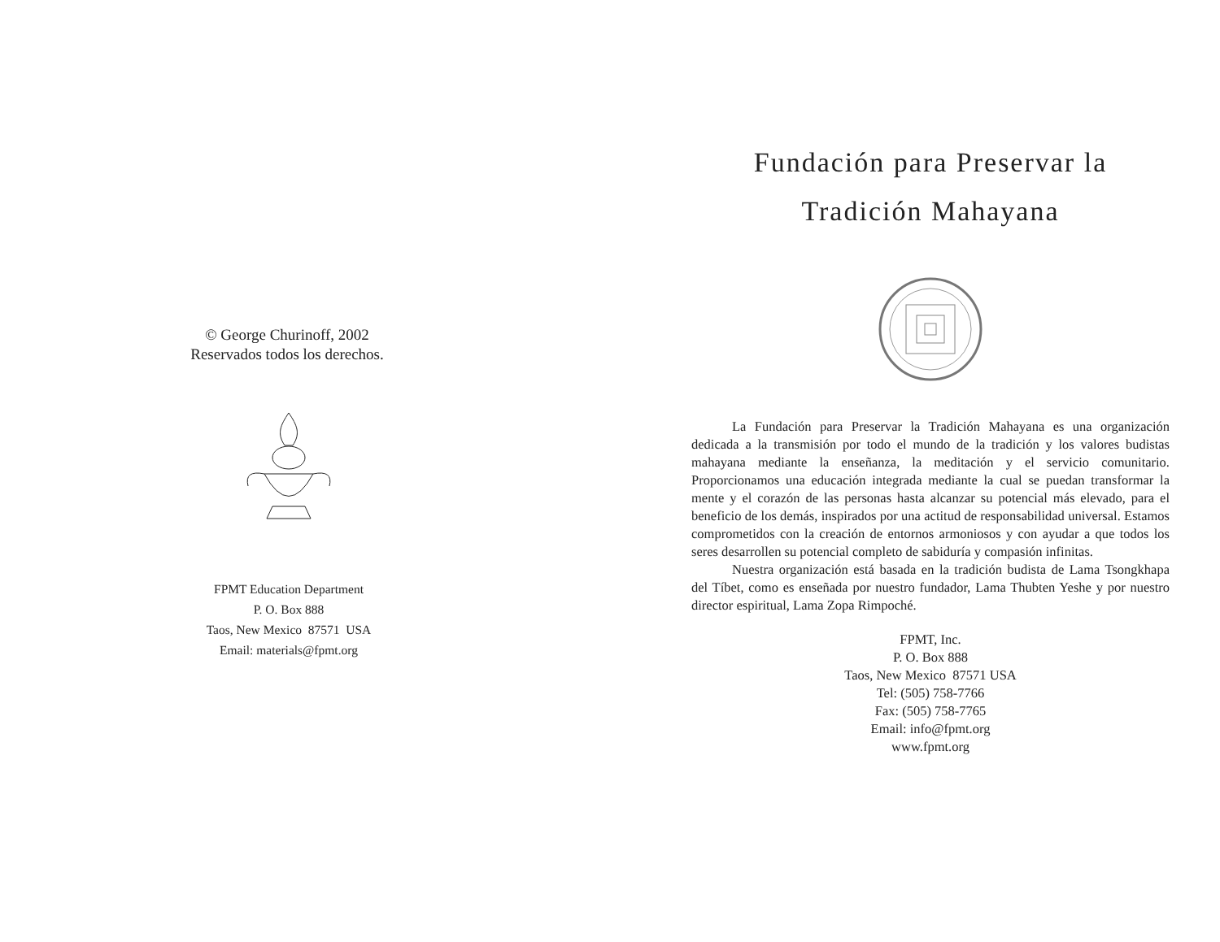© George Churinoff, 2002
Reservados todos los derechos.
FPMT Education Department
P. O. Box 888
Taos, New Mexico 87571 USA
Email: materials@fpmt.org
Fundación para Preservar la
Tradición Mahayana
La Fundación para Preservar la Tradición Mahayana es una organización dedicada a la transmisión por todo el mundo de la tradición y los valores budistas mahayana mediante la enseñanza, la meditación y el servicio comunitario. Proporcionamos una educación integrada mediante la cual se puedan transformar la mente y el corazón de las personas hasta alcanzar su potencial más elevado, para el beneficio de los demás, inspirados por una actitud de responsabilidad universal. Estamos comprometidos con la creación de entornos armoniosos y con ayudar a que todos los seres desarrollen su potencial completo de sabiduría y compasión infinitas.
Nuestra organización está basada en la tradición budista de Lama Tsongkhapa del Tíbet, como es enseñada por nuestro fundador, Lama Thubten Yeshe y por nuestro director espiritual, Lama Zopa Rimpoché.
FPMT, Inc.
P. O. Box 888
Taos, New Mexico 87571 USA
Tel: (505) 758-7766
Fax: (505) 758-7765
Email: info@fpmt.org
www.fpmt.org